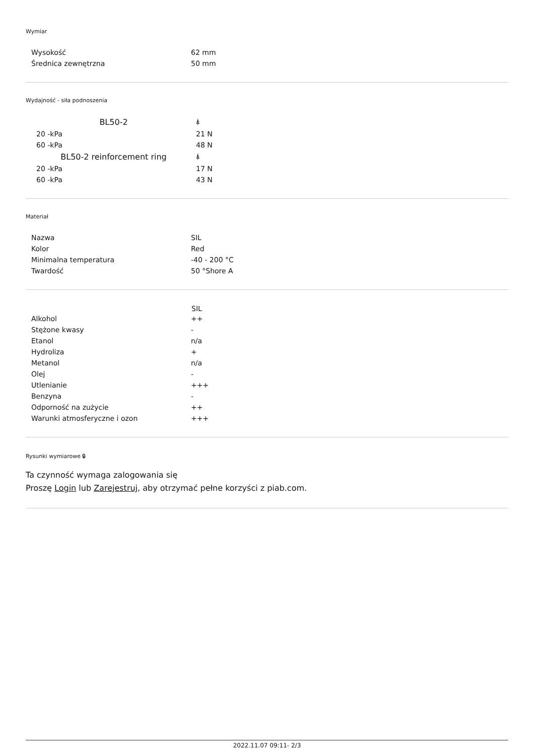Wymiar
| Wysokość | 62 mm |
| Średnica zewnętrzna | 50 mm |
Wydajność - siła podnoszenia
| BL50-2 | ⍋ |
| 20 -kPa | 21 N |
| 60 -kPa | 48 N |
| BL50-2 reinforcement ring | ⍋ |
| 20 -kPa | 17 N |
| 60 -kPa | 43 N |
Materiał
| Nazwa | SIL |
| Kolor | Red |
| Minimalna temperatura | -40 - 200 °C |
| Twardość | 50 °Shore A |
| | SIL |
| --- | --- |
| Alkohol | ++ |
| Stężone kwasy | - |
| Etanol | n/a |
| Hydroliza | + |
| Metanol | n/a |
| Olej | - |
| Utlenianie | +++ |
| Benzyna | - |
| Odporność na zużycie | ++ |
| Warunki atmosferyczne i ozon | +++ |
Rysunki wymiarowe 🔒︎
Ta czynność wymaga zalogowania się
Proszę Login lub Zarejestruj, aby otrzymać pełne korzyści z piab.com.
2022.11.07 09:11- 2/3